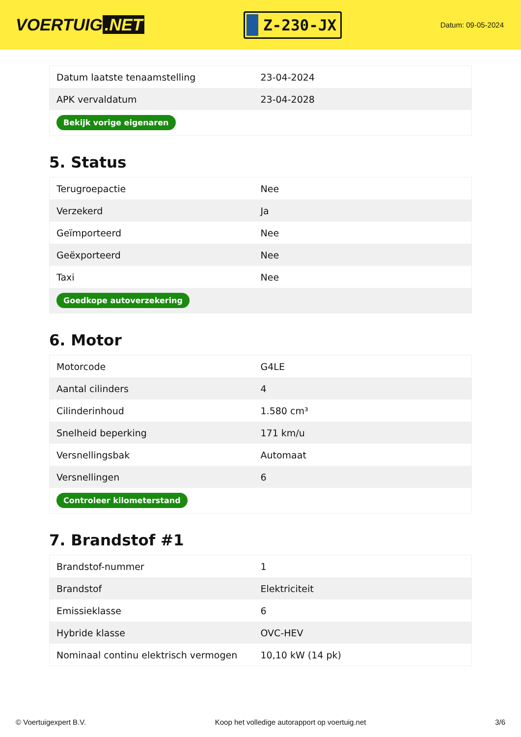VOERTUIG.NET
Z-230-JX
Datum: 09-05-2024
| Datum laatste tenaamstelling | 23-04-2024 |
| APK vervaldatum | 23-04-2028 |
| Bekijk vorige eigenaren | |
5. Status
| Terugroepactie | Nee |
| Verzekerd | Ja |
| Geïmporteerd | Nee |
| Geëxporteerd | Nee |
| Taxi | Nee |
| Goedkope autoverzekering | |
6. Motor
| Motorcode | G4LE |
| Aantal cilinders | 4 |
| Cilinderinhoud | 1.580 cm³ |
| Snelheid beperking | 171 km/u |
| Versnellingsbak | Automaat |
| Versnellingen | 6 |
| Controleer kilometerstand | |
7. Brandstof #1
| Brandstof-nummer | 1 |
| Brandstof | Elektriciteit |
| Emissieklasse | 6 |
| Hybride klasse | OVC-HEV |
| Nominaal continu elektrisch vermogen | 10,10 kW (14 pk) |
© Voertuigexpert B.V. Koop het volledige autorapport op voertuig.net 3/6